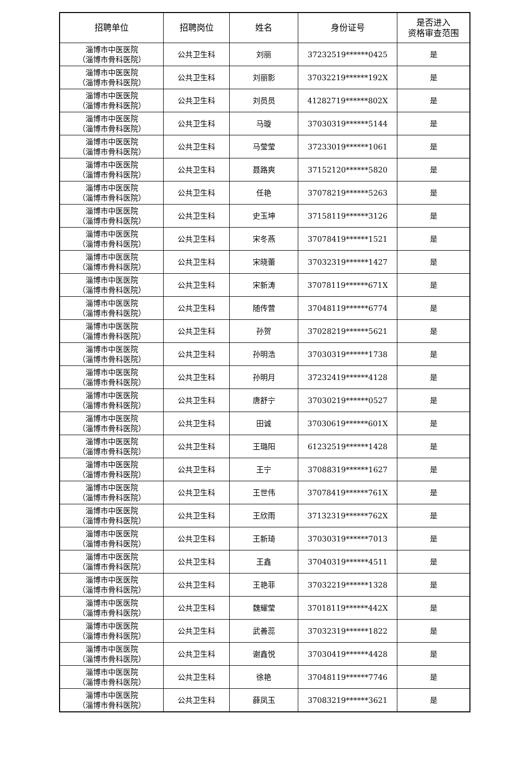| 招聘单位 | 招聘岗位 | 姓名 | 身份证号 | 是否进入 资格审查范围 |
| --- | --- | --- | --- | --- |
| 淄博市中医医院 （淄博市骨科医院） | 公共卫生科 | 刘丽 | 37232519******0425 | 是 |
| 淄博市中医医院 （淄博市骨科医院） | 公共卫生科 | 刘丽影 | 37032219******192X | 是 |
| 淄博市中医医院 （淄博市骨科医院） | 公共卫生科 | 刘员员 | 41282719******802X | 是 |
| 淄博市中医医院 （淄博市骨科医院） | 公共卫生科 | 马璇 | 37030319******5144 | 是 |
| 淄博市中医医院 （淄博市骨科医院） | 公共卫生科 | 马莹莹 | 37233019******1061 | 是 |
| 淄博市中医医院 （淄博市骨科医院） | 公共卫生科 | 聂路爽 | 37152120******5820 | 是 |
| 淄博市中医医院 （淄博市骨科医院） | 公共卫生科 | 任艳 | 37078219******5263 | 是 |
| 淄博市中医医院 （淄博市骨科医院） | 公共卫生科 | 史玉坤 | 37158119******3126 | 是 |
| 淄博市中医医院 （淄博市骨科医院） | 公共卫生科 | 宋冬燕 | 37078419******1521 | 是 |
| 淄博市中医医院 （淄博市骨科医院） | 公共卫生科 | 宋晓蕾 | 37032319******1427 | 是 |
| 淄博市中医医院 （淄博市骨科医院） | 公共卫生科 | 宋新涛 | 37078119******671X | 是 |
| 淄博市中医医院 （淄博市骨科医院） | 公共卫生科 | 随传营 | 37048119******6774 | 是 |
| 淄博市中医医院 （淄博市骨科医院） | 公共卫生科 | 孙贺 | 37028219******5621 | 是 |
| 淄博市中医医院 （淄博市骨科医院） | 公共卫生科 | 孙明浩 | 37030319******1738 | 是 |
| 淄博市中医医院 （淄博市骨科医院） | 公共卫生科 | 孙明月 | 37232419******4128 | 是 |
| 淄博市中医医院 （淄博市骨科医院） | 公共卫生科 | 唐舒宁 | 37030219******0527 | 是 |
| 淄博市中医医院 （淄博市骨科医院） | 公共卫生科 | 田诚 | 37030619******601X | 是 |
| 淄博市中医医院 （淄博市骨科医院） | 公共卫生科 | 王璐阳 | 61232519******1428 | 是 |
| 淄博市中医医院 （淄博市骨科医院） | 公共卫生科 | 王宁 | 37088319******1627 | 是 |
| 淄博市中医医院 （淄博市骨科医院） | 公共卫生科 | 王世伟 | 37078419******761X | 是 |
| 淄博市中医医院 （淄博市骨科医院） | 公共卫生科 | 王欣雨 | 37132319******762X | 是 |
| 淄博市中医医院 （淄博市骨科医院） | 公共卫生科 | 王新琦 | 37030319******7013 | 是 |
| 淄博市中医医院 （淄博市骨科医院） | 公共卫生科 | 王鑫 | 37040319******4511 | 是 |
| 淄博市中医医院 （淄博市骨科医院） | 公共卫生科 | 王艳菲 | 37032219******1328 | 是 |
| 淄博市中医医院 （淄博市骨科医院） | 公共卫生科 | 魏耀莹 | 37018119******442X | 是 |
| 淄博市中医医院 （淄博市骨科医院） | 公共卫生科 | 武善蕊 | 37032319******1822 | 是 |
| 淄博市中医医院 （淄博市骨科医院） | 公共卫生科 | 谢鑫悦 | 37030419******4428 | 是 |
| 淄博市中医医院 （淄博市骨科医院） | 公共卫生科 | 徐艳 | 37048119******7746 | 是 |
| 淄博市中医医院 （淄博市骨科医院） | 公共卫生科 | 薛凤玉 | 37083219******3621 | 是 |